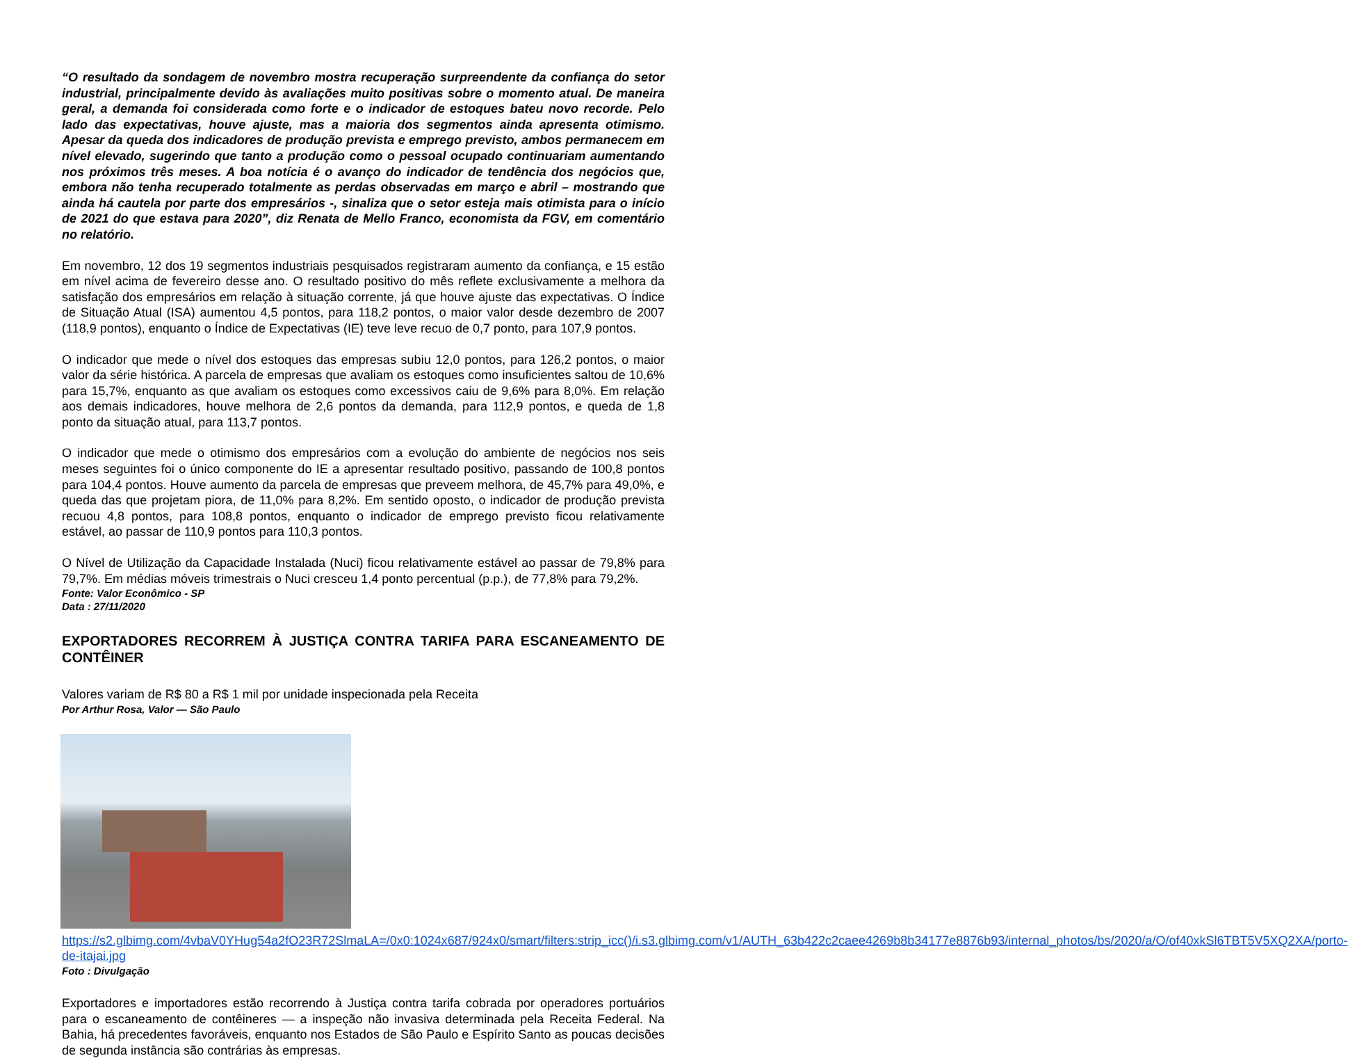“O resultado da sondagem de novembro mostra recuperação surpreendente da confiança do setor industrial, principalmente devido às avaliações muito positivas sobre o momento atual. De maneira geral, a demanda foi considerada como forte e o indicador de estoques bateu novo recorde. Pelo lado das expectativas, houve ajuste, mas a maioria dos segmentos ainda apresenta otimismo. Apesar da queda dos indicadores de produção prevista e emprego previsto, ambos permanecem em nível elevado, sugerindo que tanto a produção como o pessoal ocupado continuariam aumentando nos próximos três meses. A boa notícia é o avanço do indicador de tendência dos negócios que, embora não tenha recuperado totalmente as perdas observadas em março e abril – mostrando que ainda há cautela por parte dos empresários -, sinaliza que o setor esteja mais otimista para o início de 2021 do que estava para 2020”, diz Renata de Mello Franco, economista da FGV, em comentário no relatório.
Em novembro, 12 dos 19 segmentos industriais pesquisados registraram aumento da confiança, e 15 estão em nível acima de fevereiro desse ano. O resultado positivo do mês reflete exclusivamente a melhora da satisfação dos empresários em relação à situação corrente, já que houve ajuste das expectativas. O Índice de Situação Atual (ISA) aumentou 4,5 pontos, para 118,2 pontos, o maior valor desde dezembro de 2007 (118,9 pontos), enquanto o Índice de Expectativas (IE) teve leve recuo de 0,7 ponto, para 107,9 pontos.
O indicador que mede o nível dos estoques das empresas subiu 12,0 pontos, para 126,2 pontos, o maior valor da série histórica. A parcela de empresas que avaliam os estoques como insuficientes saltou de 10,6% para 15,7%, enquanto as que avaliam os estoques como excessivos caiu de 9,6% para 8,0%. Em relação aos demais indicadores, houve melhora de 2,6 pontos da demanda, para 112,9 pontos, e queda de 1,8 ponto da situação atual, para 113,7 pontos.
O indicador que mede o otimismo dos empresários com a evolução do ambiente de negócios nos seis meses seguintes foi o único componente do IE a apresentar resultado positivo, passando de 100,8 pontos para 104,4 pontos. Houve aumento da parcela de empresas que preveem melhora, de 45,7% para 49,0%, e queda das que projetam piora, de 11,0% para 8,2%. Em sentido oposto, o indicador de produção prevista recuou 4,8 pontos, para 108,8 pontos, enquanto o indicador de emprego previsto ficou relativamente estável, ao passar de 110,9 pontos para 110,3 pontos.
O Nível de Utilização da Capacidade Instalada (Nuci) ficou relativamente estável ao passar de 79,8% para 79,7%. Em médias móveis trimestrais o Nuci cresceu 1,4 ponto percentual (p.p.), de 77,8% para 79,2%.
Fonte: Valor Econômico - SP
Data : 27/11/2020
EXPORTADORES RECORREM À JUSTIÇA CONTRA TARIFA PARA ESCANEAMENTO DE CONTÊINER
Valores variam de R$ 80 a R$ 1 mil por unidade inspecionada pela Receita
Por Arthur Rosa, Valor — São Paulo
https://s2.glbimg.com/4vbaV0YHug54a2fO23R72SlmaLA=/0x0:1024x687/924x0/smart/filters:strip_icc()/i.s3.glbimg.com/v1/AUTH_63b422c2caee4269b8b34177e8876b93/internal_photos/bs/2020/a/O/of40xkSl6TBT5V5XQ2XA/porto-de-itajai.jpg
Foto : Divulgação
Exportadores e importadores estão recorrendo à Justiça contra tarifa cobrada por operadores portuários para o escaneamento de contêineres — a inspeção não invasiva determinada pela Receita Federal. Na Bahia, há precedentes favoráveis, enquanto nos Estados de São Paulo e Espírito Santo as poucas decisões de segunda instância são contrárias às empresas.